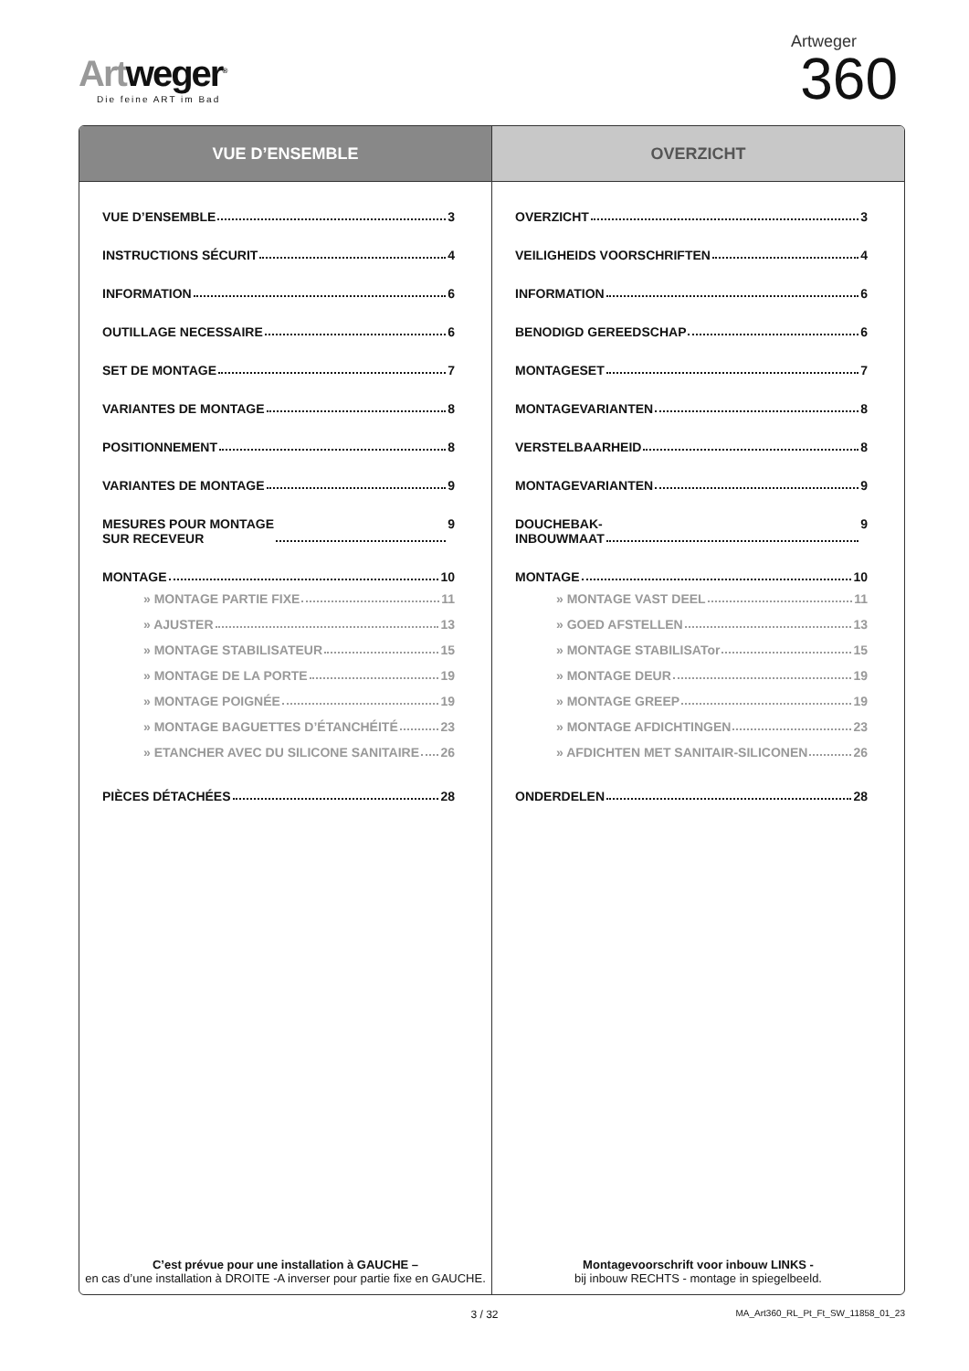Artweger<sup>®</sup>
Die feine ART im Bad
Artweger
360
VUE D’ENSEMBLE
VUE D’ENSEMBLE 3
INSTRUCTIONS SÉCURIT 4
INFORMATION 6
OUTILLAGE NECESSAIRE 6
SET DE MONTAGE 7
VARIANTES DE MONTAGE 8
POSITIONNEMENT 8
VARIANTES DE MONTAGE 9
MESURES POUR MONTAGE
SUR RECEVEUR 9
MONTAGE 10
» MONTAGE PARTIE FIXE 11
» AJUSTER 13
» MONTAGE STABILISATEUR 15
» MONTAGE DE LA PORTE 19
» MONTAGE POIGNÉE 19
» MONTAGE BAGUETTES D’ÉTANCHÉITÉ 23
» ETANCHER AVEC DU SILICONE SANITAIRE 26
PIÈCES DÉTACHÉES 28
C’est prévue pour une installation à GAUCHE –
en cas d’une installation à DROITE -A inverser pour partie fixe en GAUCHE.
OVERZICHT
OVERZICHT 3
VEILIGHEIDS VOORSCHRIFTEN 4
INFORMATION 6
BENODIGD GEREEDSCHAP 6
MONTAGESET 7
MONTAGEVARIANTEN 8
VERSTELBAARHEID 8
MONTAGEVARIANTEN 9
DOUCHEBAK-
INBOUWMAAT 9
MONTAGE 10
» MONTAGE VAST DEEL 11
» GOED AFSTELLEN 13
» MONTAGE STABILISATor 15
» MONTAGE DEUR 19
» MONTAGE GREEP 19
» MONTAGE AFDICHTINGEN 23
» AFDICHTEN MET SANITAIR-SILICONEN 26
ONDERDELEN 28
Montagevoorschrift voor inbouw LINKS -
bij inbouw RECHTS - montage in spiegelbeeld.
3 / 32 MA_Art360_RL_Pt_Ft_SW_11858_01_23